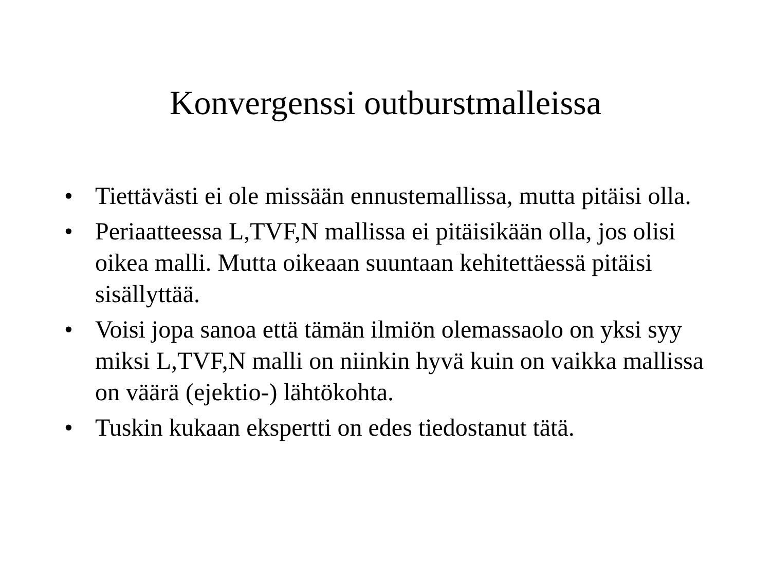Konvergenssi outburstmalleissa
• Tiettävästi ei ole missään ennustemallissa, mutta pitäisi olla.
• Periaatteessa L,TVF,N mallissa ei pitäisikään olla, jos olisi oikea malli. Mutta oikeaan suuntaan kehitettäessä pitäisi sisällyttää.
• Voisi jopa sanoa että tämän ilmiön olemassaolo on yksi syy miksi L,TVF,N malli on niinkin hyvä kuin on vaikka mallissa on väärä (ejektio-) lähtökohta.
• Tuskin kukaan ekspertti on edes tiedostanut tätä.